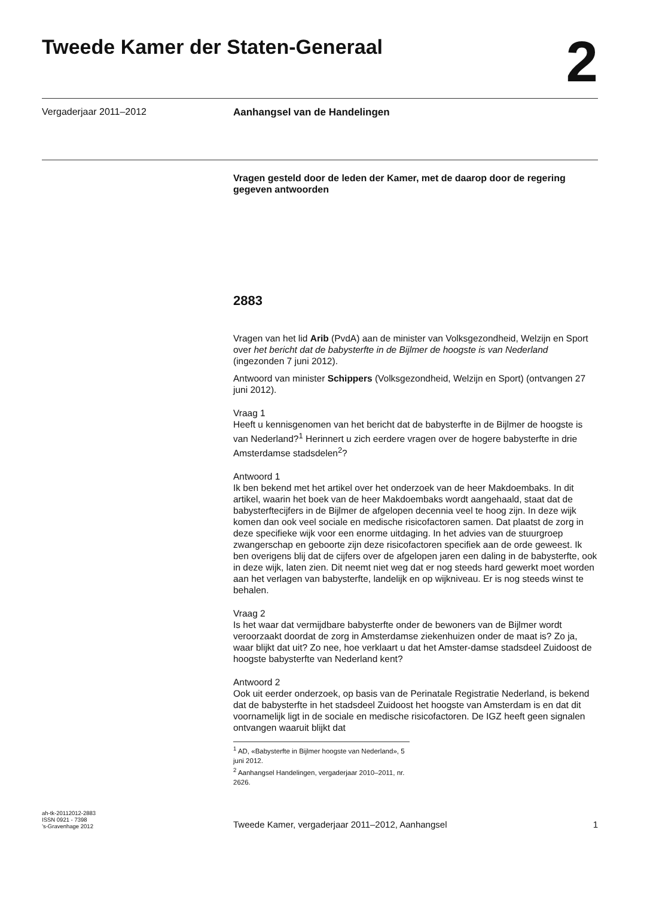Tweede Kamer der Staten-Generaal
2
Vergaderjaar 2011–2012 Aanhangsel van de Handelingen
Vragen gesteld door de leden der Kamer, met de daarop door de regering gegeven antwoorden
2883
Vragen van het lid Arib (PvdA) aan de minister van Volksgezondheid, Welzijn en Sport over het bericht dat de babysterfte in de Bijlmer de hoogste is van Nederland (ingezonden 7 juni 2012).
Antwoord van minister Schippers (Volksgezondheid, Welzijn en Sport) (ontvangen 27 juni 2012).
Vraag 1
Heeft u kennisgenomen van het bericht dat de babysterfte in de Bijlmer de hoogste is van Nederland?<sup>1</sup> Herinnert u zich eerdere vragen over de hogere babysterfte in drie Amsterdamse stadsdelen<sup>2</sup>?
Antwoord 1
Ik ben bekend met het artikel over het onderzoek van de heer Makdoembaks. In dit artikel, waarin het boek van de heer Makdoembaks wordt aangehaald, staat dat de babysterftecijfers in de Bijlmer de afgelopen decennia veel te hoog zijn. In deze wijk komen dan ook veel sociale en medische risicofactoren samen. Dat plaatst de zorg in deze specifieke wijk voor een enorme uitdaging. In het advies van de stuurgroep zwangerschap en geboorte zijn deze risicofactoren specifiek aan de orde geweest. Ik ben overigens blij dat de cijfers over de afgelopen jaren een daling in de babysterfte, ook in deze wijk, laten zien. Dit neemt niet weg dat er nog steeds hard gewerkt moet worden aan het verlagen van babysterfte, landelijk en op wijkniveau. Er is nog steeds winst te behalen.
Vraag 2
Is het waar dat vermijdbare babysterfte onder de bewoners van de Bijlmer wordt veroorzaakt doordat de zorg in Amsterdamse ziekenhuizen onder de maat is? Zo ja, waar blijkt dat uit? Zo nee, hoe verklaart u dat het Amster-damse stadsdeel Zuidoost de hoogste babysterfte van Nederland kent?
Antwoord 2
Ook uit eerder onderzoek, op basis van de Perinatale Registratie Nederland, is bekend dat de babysterfte in het stadsdeel Zuidoost het hoogste van Amsterdam is en dat dit voornamelijk ligt in de sociale en medische risicofactoren. De IGZ heeft geen signalen ontvangen waaruit blijkt dat
<sup>1</sup> AD, «Babysterfte in Bijlmer hoogste van Nederland», 5 juni 2012.
<sup>2</sup> Aanhangsel Handelingen, vergaderjaar 2010–2011, nr. 2626.
ah-tk-20112012-2883
ISSN 0921 - 7398
’s-Gravenhage 2012
Tweede Kamer, vergaderjaar 2011–2012, Aanhangsel
1